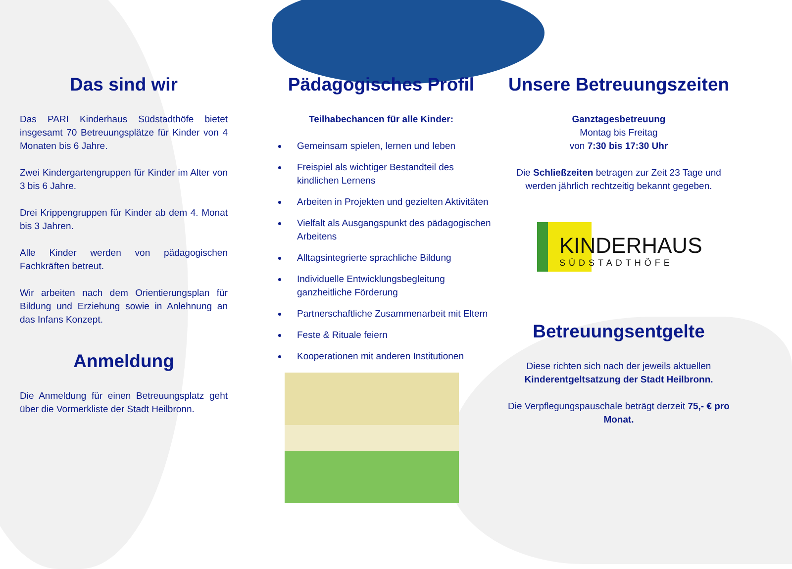Das sind wir
Das PARI Kinderhaus Südstadthöfe bietet insgesamt 70 Betreuungsplätze für Kinder von 4 Monaten bis 6 Jahre.
Zwei Kindergartengruppen für Kinder im Alter von 3 bis 6 Jahre.
Drei Krippengruppen für Kinder ab dem 4. Monat bis 3 Jahren.
Alle Kinder werden von pädagogischen Fachkräften betreut.
Wir arbeiten nach dem Orientierungsplan für Bildung und Erziehung sowie in Anlehnung an das Infans Konzept.
Anmeldung
Die Anmeldung für einen Betreuungsplatz geht über die Vormerkliste der Stadt Heilbronn.
Pädagogisches Profil
Teilhabechancen für alle Kinder:
Gemeinsam spielen, lernen und leben
Freispiel als wichtiger Bestandteil des kindlichen Lernens
Arbeiten in Projekten und gezielten Aktivitäten
Vielfalt als Ausgangspunkt des pädagogischen Arbeitens
Alltagsintegrierte sprachliche Bildung
Individuelle Entwicklungsbegleitung ganzheitliche Förderung
Partnerschaftliche Zusammenarbeit mit Eltern
Feste & Rituale feiern
Kooperationen mit anderen Institutionen
Unsere Betreuungszeiten
Ganztagesbetreuung
Montag bis Freitag
von 7:30 bis 17:30 Uhr
Die Schließzeiten betragen zur Zeit 23 Tage und werden jährlich rechtzeitig bekannt gegeben.
KINDERHAUS
SÜDSTADTHÖFE
Betreuungsentgelte
Diese richten sich nach der jeweils aktuellen Kinderentgeltsatzung der Stadt Heilbronn.
Die Verpflegungspauschale beträgt derzeit 75,- € pro Monat.